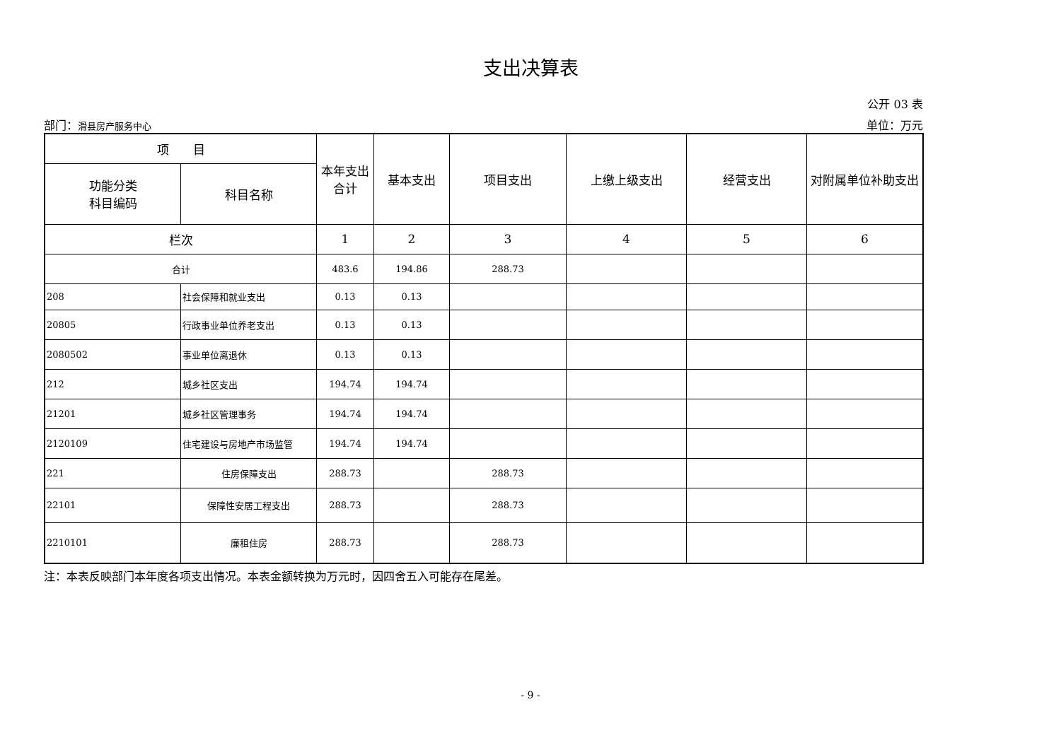支出决算表
公开 03 表
部门：滑县房产服务中心 单位：万元
| 项 目 | | 本年支出 合计 | 基本支出 | 项目支出 | 上缴上级支出 | 经营支出 | 对附属单位补助支出 |
| --- | --- | --- | --- | --- | --- | --- | --- |
| 功能分类 科目编码 | 科目名称 | | | | | | |
| 栏次 | | 1 | 2 | 3 | 4 | 5 | 6 |
| 合计 | | 483.6 | 194.86 | 288.73 | | | |
| 208 | 社会保障和就业支出 | 0.13 | 0.13 | | | | |
| 20805 | 行政事业单位养老支出 | 0.13 | 0.13 | | | | |
| 2080502 | 事业单位离退休 | 0.13 | 0.13 | | | | |
| 212 | 城乡社区支出 | 194.74 | 194.74 | | | | |
| 21201 | 城乡社区管理事务 | 194.74 | 194.74 | | | | |
| 2120109 | 住宅建设与房地产市场监管 | 194.74 | 194.74 | | | | |
| 221 | 住房保障支出 | 288.73 | | 288.73 | | | |
| 22101 | 保障性安居工程支出 | 288.73 | | 288.73 | | | |
| 2210101 | 廉租住房 | 288.73 | | 288.73 | | | |
注：本表反映部门本年度各项支出情况。本表金额转换为万元时，因四舍五入可能存在尾差。
- 9 -